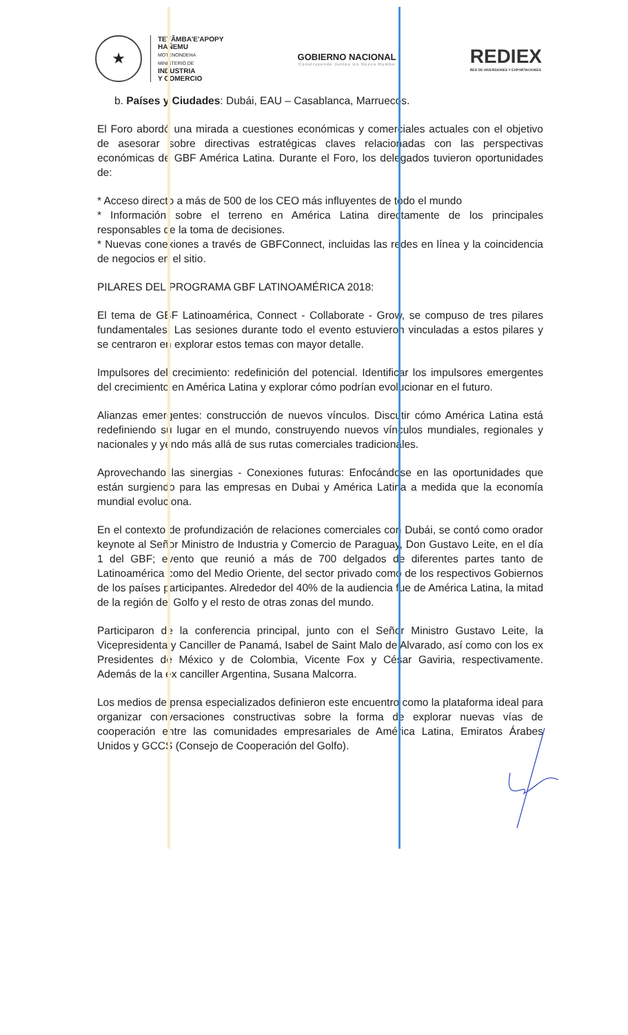★
TETÃMBA'E'APOPY
HAÑEMU
MOTENONDEHA
MINISTERIO DE
INDUSTRIA
Y COMERCIO
GOBIERNO NACIONAL
Construyendo Juntos Un Nuevo Rumbo
REDIEX
RED DE INVERSIONES Y EXPORTACIONES
b. Países y Ciudades: Dubái, EAU – Casablanca, Marruecos.
El Foro abordó una mirada a cuestiones económicas y comerciales actuales con el objetivo de asesorar sobre directivas estratégicas claves relacionadas con las perspectivas económicas de GBF América Latina. Durante el Foro, los delegados tuvieron oportunidades de:
* Acceso directo a más de 500 de los CEO más influyentes de todo el mundo
* Información sobre el terreno en América Latina directamente de los principales responsables de la toma de decisiones.
* Nuevas conexiones a través de GBFConnect, incluidas las redes en línea y la coincidencia de negocios en el sitio.
PILARES DEL PROGRAMA GBF LATINOAMÉRICA 2018:
El tema de GBF Latinoamérica, Connect - Collaborate - Grow, se compuso de tres pilares fundamentales. Las sesiones durante todo el evento estuvieron vinculadas a estos pilares y se centraron en explorar estos temas con mayor detalle.
Impulsores del crecimiento: redefinición del potencial. Identificar los impulsores emergentes del crecimiento en América Latina y explorar cómo podrían evolucionar en el futuro.
Alianzas emergentes: construcción de nuevos vínculos. Discutir cómo América Latina está redefiniendo su lugar en el mundo, construyendo nuevos vínculos mundiales, regionales y nacionales y yendo más allá de sus rutas comerciales tradicionales.
Aprovechando las sinergias - Conexiones futuras: Enfocándose en las oportunidades que están surgiendo para las empresas en Dubai y América Latina a medida que la economía mundial evoluciona.
En el contexto de profundización de relaciones comerciales con Dubái, se contó como orador keynote al Señor Ministro de Industria y Comercio de Paraguay, Don Gustavo Leite, en el día 1 del GBF; evento que reunió a más de 700 delgados de diferentes partes tanto de Latinoamérica como del Medio Oriente, del sector privado como de los respectivos Gobiernos de los países participantes. Alrededor del 40% de la audiencia fue de América Latina, la mitad de la región del Golfo y el resto de otras zonas del mundo.
Participaron de la conferencia principal, junto con el Señor Ministro Gustavo Leite, la Vicepresidenta y Canciller de Panamá, Isabel de Saint Malo de Alvarado, así como con los ex Presidentes de México y de Colombia, Vicente Fox y César Gaviria, respectivamente. Además de la ex canciller Argentina, Susana Malcorra.
Los medios de prensa especializados definieron este encuentro como la plataforma ideal para organizar conversaciones constructivas sobre la forma de explorar nuevas vías de cooperación entre las comunidades empresariales de América Latina, Emiratos Árabes Unidos y GCCS (Consejo de Cooperación del Golfo).